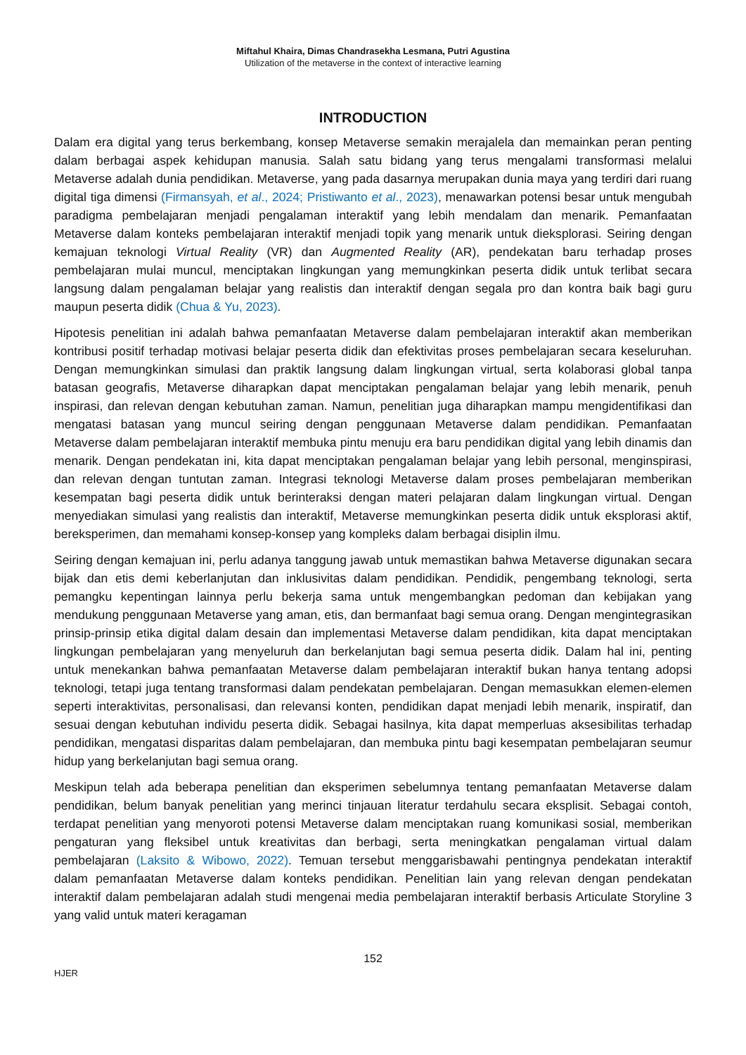Miftahul Khaira, Dimas Chandrasekha Lesmana, Putri Agustina
Utilization of the metaverse in the context of interactive learning
INTRODUCTION
Dalam era digital yang terus berkembang, konsep Metaverse semakin merajalela dan memainkan peran penting dalam berbagai aspek kehidupan manusia. Salah satu bidang yang terus mengalami transformasi melalui Metaverse adalah dunia pendidikan. Metaverse, yang pada dasarnya merupakan dunia maya yang terdiri dari ruang digital tiga dimensi (Firmansyah, et al., 2024; Pristiwanto et al., 2023), menawarkan potensi besar untuk mengubah paradigma pembelajaran menjadi pengalaman interaktif yang lebih mendalam dan menarik. Pemanfaatan Metaverse dalam konteks pembelajaran interaktif menjadi topik yang menarik untuk dieksplorasi. Seiring dengan kemajuan teknologi Virtual Reality (VR) dan Augmented Reality (AR), pendekatan baru terhadap proses pembelajaran mulai muncul, menciptakan lingkungan yang memungkinkan peserta didik untuk terlibat secara langsung dalam pengalaman belajar yang realistis dan interaktif dengan segala pro dan kontra baik bagi guru maupun peserta didik (Chua & Yu, 2023).
Hipotesis penelitian ini adalah bahwa pemanfaatan Metaverse dalam pembelajaran interaktif akan memberikan kontribusi positif terhadap motivasi belajar peserta didik dan efektivitas proses pembelajaran secara keseluruhan. Dengan memungkinkan simulasi dan praktik langsung dalam lingkungan virtual, serta kolaborasi global tanpa batasan geografis, Metaverse diharapkan dapat menciptakan pengalaman belajar yang lebih menarik, penuh inspirasi, dan relevan dengan kebutuhan zaman. Namun, penelitian juga diharapkan mampu mengidentifikasi dan mengatasi batasan yang muncul seiring dengan penggunaan Metaverse dalam pendidikan. Pemanfaatan Metaverse dalam pembelajaran interaktif membuka pintu menuju era baru pendidikan digital yang lebih dinamis dan menarik. Dengan pendekatan ini, kita dapat menciptakan pengalaman belajar yang lebih personal, menginspirasi, dan relevan dengan tuntutan zaman. Integrasi teknologi Metaverse dalam proses pembelajaran memberikan kesempatan bagi peserta didik untuk berinteraksi dengan materi pelajaran dalam lingkungan virtual. Dengan menyediakan simulasi yang realistis dan interaktif, Metaverse memungkinkan peserta didik untuk eksplorasi aktif, bereksperimen, dan memahami konsep-konsep yang kompleks dalam berbagai disiplin ilmu.
Seiring dengan kemajuan ini, perlu adanya tanggung jawab untuk memastikan bahwa Metaverse digunakan secara bijak dan etis demi keberlanjutan dan inklusivitas dalam pendidikan. Pendidik, pengembang teknologi, serta pemangku kepentingan lainnya perlu bekerja sama untuk mengembangkan pedoman dan kebijakan yang mendukung penggunaan Metaverse yang aman, etis, dan bermanfaat bagi semua orang. Dengan mengintegrasikan prinsip-prinsip etika digital dalam desain dan implementasi Metaverse dalam pendidikan, kita dapat menciptakan lingkungan pembelajaran yang menyeluruh dan berkelanjutan bagi semua peserta didik. Dalam hal ini, penting untuk menekankan bahwa pemanfaatan Metaverse dalam pembelajaran interaktif bukan hanya tentang adopsi teknologi, tetapi juga tentang transformasi dalam pendekatan pembelajaran. Dengan memasukkan elemen-elemen seperti interaktivitas, personalisasi, dan relevansi konten, pendidikan dapat menjadi lebih menarik, inspiratif, dan sesuai dengan kebutuhan individu peserta didik. Sebagai hasilnya, kita dapat memperluas aksesibilitas terhadap pendidikan, mengatasi disparitas dalam pembelajaran, dan membuka pintu bagi kesempatan pembelajaran seumur hidup yang berkelanjutan bagi semua orang.
Meskipun telah ada beberapa penelitian dan eksperimen sebelumnya tentang pemanfaatan Metaverse dalam pendidikan, belum banyak penelitian yang merinci tinjauan literatur terdahulu secara eksplisit. Sebagai contoh, terdapat penelitian yang menyoroti potensi Metaverse dalam menciptakan ruang komunikasi sosial, memberikan pengaturan yang fleksibel untuk kreativitas dan berbagi, serta meningkatkan pengalaman virtual dalam pembelajaran (Laksito & Wibowo, 2022). Temuan tersebut menggarisbawahi pentingnya pendekatan interaktif dalam pemanfaatan Metaverse dalam konteks pendidikan. Penelitian lain yang relevan dengan pendekatan interaktif dalam pembelajaran adalah studi mengenai media pembelajaran interaktif berbasis Articulate Storyline 3 yang valid untuk materi keragaman
152
HJER